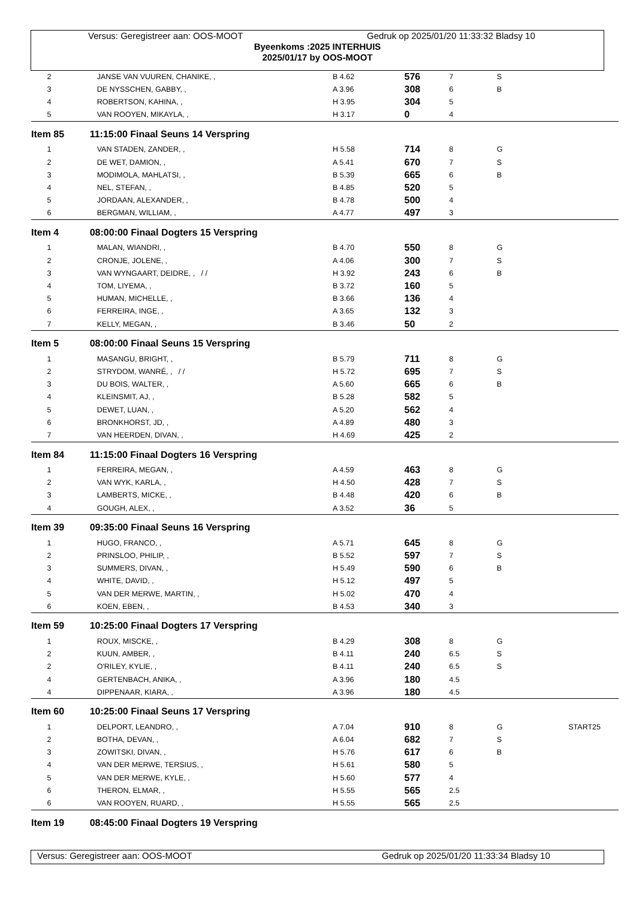Versus: Geregistreer aan: OOS-MOOT Gedruk op 2025/01/20 11:33:32 Bladsy 10
Byeenkoms :2025 INTERHUIS
2025/01/17 by OOS-MOOT
| 2 | JANSE VAN VUUREN, CHANIKE, , | B 4.62 | 576 | 7 | S | |
| 3 | DE NYSSCHEN, GABBY, , | A 3.96 | 308 | 6 | B | |
| 4 | ROBERTSON, KAHINA, , | H 3.95 | 304 | 5 | | |
| 5 | VAN ROOYEN, MIKAYLA, , | H 3.17 | 0 | 4 | | |
| Item 85 | 11:15:00 Finaal Seuns 14 Verspring | | | | | |
| 1 | VAN STADEN, ZANDER, , | H 5.58 | 714 | 8 | G | |
| 2 | DE WET, DAMION, , | A 5.41 | 670 | 7 | S | |
| 3 | MODIMOLA, MAHLATSI, , | B 5.39 | 665 | 6 | B | |
| 4 | NEL, STEFAN, , | B 4.85 | 520 | 5 | | |
| 5 | JORDAAN, ALEXANDER, , | B 4.78 | 500 | 4 | | |
| 6 | BERGMAN, WILLIAM, , | A 4.77 | 497 | 3 | | |
| Item 4 | 08:00:00 Finaal Dogters 15 Verspring | | | | | |
| 1 | MALAN, WIANDRI, , | B 4.70 | 550 | 8 | G | |
| 2 | CRONJE, JOLENE, , | A 4.06 | 300 | 7 | S | |
| 3 | VAN WYNGAART, DEIDRE, , / / | H 3.92 | 243 | 6 | B | |
| 4 | TOM, LIYEMA, , | B 3.72 | 160 | 5 | | |
| 5 | HUMAN, MICHELLE, , | B 3.66 | 136 | 4 | | |
| 6 | FERREIRA, INGE, , | A 3.65 | 132 | 3 | | |
| 7 | KELLY, MEGAN, , | B 3.46 | 50 | 2 | | |
| Item 5 | 08:00:00 Finaal Seuns 15 Verspring | | | | | |
| 1 | MASANGU, BRIGHT, , | B 5.79 | 711 | 8 | G | |
| 2 | STRYDOM, WANRÉ, , / / | H 5.72 | 695 | 7 | S | |
| 3 | DU BOIS, WALTER, , | A 5.60 | 665 | 6 | B | |
| 4 | KLEINSMIT, AJ, , | B 5.28 | 582 | 5 | | |
| 5 | DEWET, LUAN, , | A 5.20 | 562 | 4 | | |
| 6 | BRONKHORST, JD, , | A 4.89 | 480 | 3 | | |
| 7 | VAN HEERDEN, DIVAN, , | H 4.69 | 425 | 2 | | |
| Item 84 | 11:15:00 Finaal Dogters 16 Verspring | | | | | |
| 1 | FERREIRA, MEGAN, , | A 4.59 | 463 | 8 | G | |
| 2 | VAN WYK, KARLA, , | H 4.50 | 428 | 7 | S | |
| 3 | LAMBERTS, MICKE, , | B 4.48 | 420 | 6 | B | |
| 4 | GOUGH, ALEX, , | A 3.52 | 36 | 5 | | |
| Item 39 | 09:35:00 Finaal Seuns 16 Verspring | | | | | |
| 1 | HUGO, FRANCO, , | A 5.71 | 645 | 8 | G | |
| 2 | PRINSLOO, PHILIP, , | B 5.52 | 597 | 7 | S | |
| 3 | SUMMERS, DIVAN, , | H 5.49 | 590 | 6 | B | |
| 4 | WHITE, DAVID, , | H 5.12 | 497 | 5 | | |
| 5 | VAN DER MERWE, MARTIN, , | H 5.02 | 470 | 4 | | |
| 6 | KOEN, EBEN, , | B 4.53 | 340 | 3 | | |
| Item 59 | 10:25:00 Finaal Dogters 17 Verspring | | | | | |
| 1 | ROUX, MISCKE, , | B 4.29 | 308 | 8 | G | |
| 2 | KUUN, AMBER, , | B 4.11 | 240 | 6.5 | S | |
| 2 | O'RILEY, KYLIE, , | B 4.11 | 240 | 6.5 | S | |
| 4 | GERTENBACH, ANIKA, , | A 3.96 | 180 | 4.5 | | |
| 4 | DIPPENAAR, KIARA, , | A 3.96 | 180 | 4.5 | | |
| Item 60 | 10:25:00 Finaal Seuns 17 Verspring | | | | | |
| 1 | DELPORT, LEANDRO, , | A 7.04 | 910 | 8 | G | START25 |
| 2 | BOTHA, DEVAN, , | A 6.04 | 682 | 7 | S | |
| 3 | ZOWITSKI, DIVAN, , | H 5.76 | 617 | 6 | B | |
| 4 | VAN DER MERWE, TERSIUS, , | H 5.61 | 580 | 5 | | |
| 5 | VAN DER MERWE, KYLE, , | H 5.60 | 577 | 4 | | |
| 6 | THERON, ELMAR, , | H 5.55 | 565 | 2.5 | | |
| 6 | VAN ROOYEN, RUARD, , | H 5.55 | 565 | 2.5 | | |
| Item 19 | 08:45:00 Finaal Dogters 19 Verspring | | | | | |
Versus: Geregistreer aan: OOS-MOOT Gedruk op 2025/01/20 11:33:34 Bladsy 10